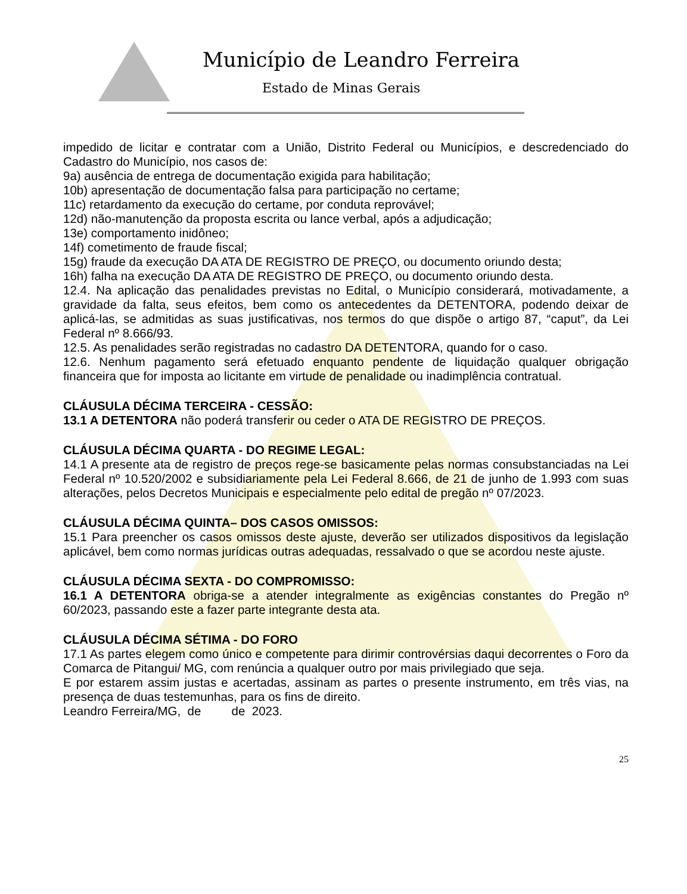Município de Leandro Ferreira
Estado de Minas Gerais
impedido de licitar e contratar com a União, Distrito Federal ou Municípios, e descredenciado do Cadastro do Município, nos casos de:
9a) ausência de entrega de documentação exigida para habilitação;
10b) apresentação de documentação falsa para participação no certame;
11c) retardamento da execução do certame, por conduta reprovável;
12d) não-manutenção da proposta escrita ou lance verbal, após a adjudicação;
13e) comportamento inidôneo;
14f) cometimento de fraude fiscal;
15g) fraude da execução DA ATA DE REGISTRO DE PREÇO, ou documento oriundo desta;
16h) falha na execução DA ATA DE REGISTRO DE PREÇO, ou documento oriundo desta.
12.4. Na aplicação das penalidades previstas no Edital, o Município considerará, motivadamente, a gravidade da falta, seus efeitos, bem como os antecedentes da DETENTORA, podendo deixar de aplicá-las, se admitidas as suas justificativas, nos termos do que dispõe o artigo 87, “caput”, da Lei Federal nº 8.666/93.
12.5. As penalidades serão registradas no cadastro DA DETENTORA, quando for o caso.
12.6. Nenhum pagamento será efetuado enquanto pendente de liquidação qualquer obrigação financeira que for imposta ao licitante em virtude de penalidade ou inadimplência contratual.
CLÁUSULA DÉCIMA TERCEIRA - CESSÃO:
13.1 A DETENTORA não poderá transferir ou ceder o ATA DE REGISTRO DE PREÇOS.
CLÁUSULA DÉCIMA QUARTA - DO REGIME LEGAL:
14.1 A presente ata de registro de preços rege-se basicamente pelas normas consubstanciadas na Lei Federal nº 10.520/2002 e subsidiariamente pela Lei Federal 8.666, de 21 de junho de 1.993 com suas alterações, pelos Decretos Municipais e especialmente pelo edital de pregão nº 07/2023.
CLÁUSULA DÉCIMA QUINTA– DOS CASOS OMISSOS:
15.1 Para preencher os casos omissos deste ajuste, deverão ser utilizados dispositivos da legislação aplicável, bem como normas jurídicas outras adequadas, ressalvado o que se acordou neste ajuste.
CLÁUSULA DÉCIMA SEXTA - DO COMPROMISSO:
16.1 A DETENTORA obriga-se a atender integralmente as exigências constantes do Pregão nº 60/2023, passando este a fazer parte integrante desta ata.
CLÁUSULA DÉCIMA SÉTIMA - DO FORO
17.1 As partes elegem como único e competente para dirimir controvérsias daqui decorrentes o Foro da Comarca de Pitangui/ MG, com renúncia a qualquer outro por mais privilegiado que seja.
E por estarem assim justas e acertadas, assinam as partes o presente instrumento, em três vias, na presença de duas testemunhas, para os fins de direito.
Leandro Ferreira/MG, de de 2023.
25